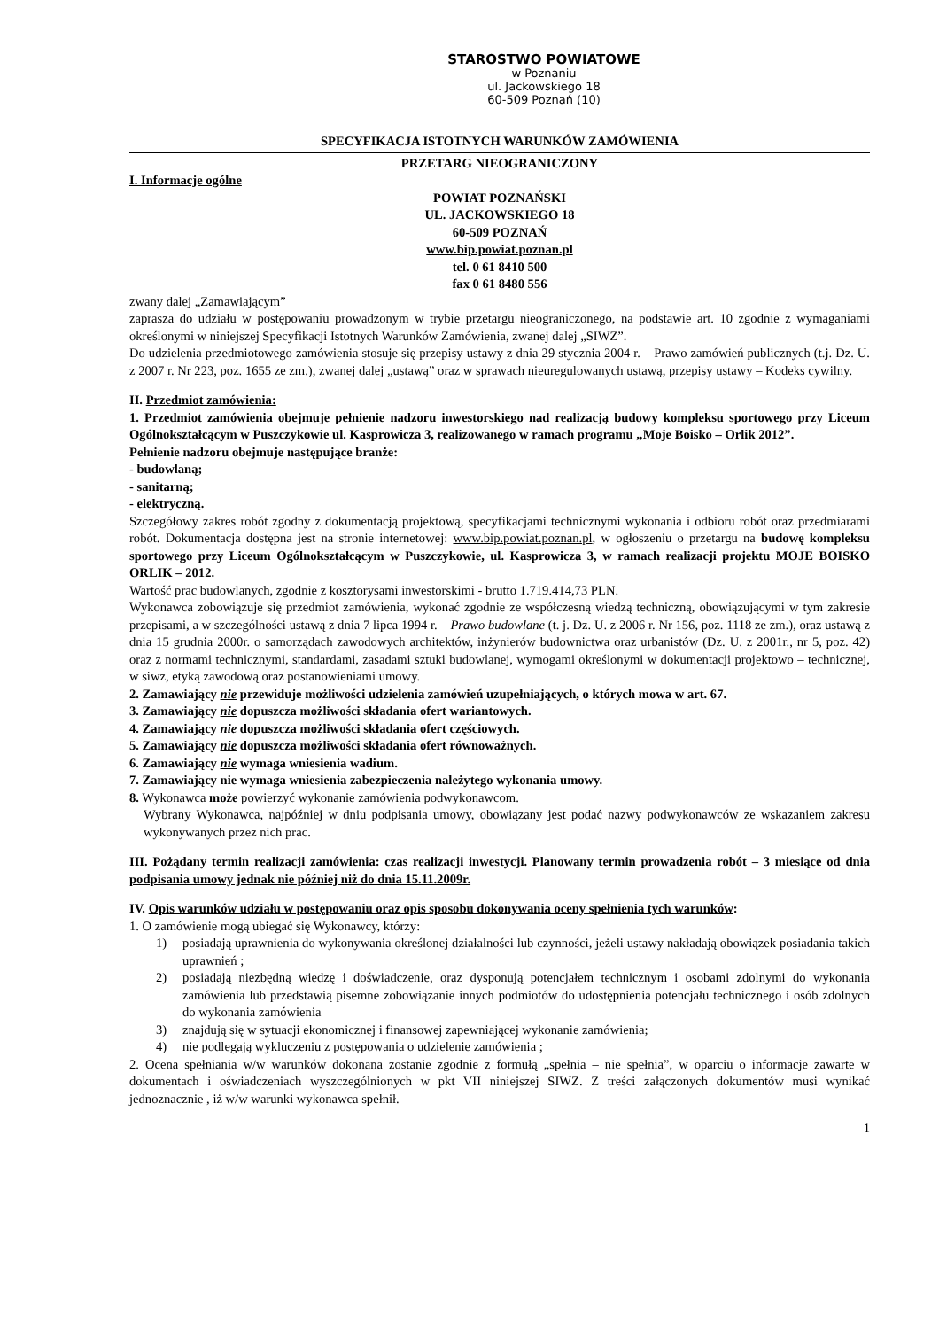STAROSTWO POWIATOWE
w Poznaniu
ul. Jackowskiego 18
60-509 Poznań (10)
SPECYFIKACJA ISTOTNYCH WARUNKÓW ZAMÓWIENIA
PRZETARG NIEOGRANICZONY
I. Informacje ogólne
POWIAT POZNAŃSKI
UL. JACKOWSKIEGO 18
60-509 POZNAŃ
www.bip.powiat.poznan.pl
tel. 0 61 8410 500
fax 0 61 8480 556
zwany dalej „Zamawiającym”
zaprasza do udziału w postępowaniu prowadzonym w trybie przetargu nieograniczonego, na podstawie art. 10 zgodnie z wymaganiami określonymi w niniejszej Specyfikacji Istotnych Warunków Zamówienia, zwanej dalej „SIWZ”.
Do udzielenia przedmiotowego zamówienia stosuje się przepisy ustawy z dnia 29 stycznia 2004 r. – Prawo zamówień publicznych (t.j. Dz. U. z 2007 r. Nr 223, poz. 1655 ze zm.), zwanej dalej „ustawą” oraz w sprawach nieuregulowanych ustawą, przepisy ustawy – Kodeks cywilny.
II. Przedmiot zamówienia:
1. Przedmiot zamówienia obejmuje pełnienie nadzoru inwestorskiego nad realizacją budowy kompleksu sportowego przy Liceum Ogólnokształcącym w Puszczykowie ul. Kasprowicza 3, realizowanego w ramach programu „Moje Boisko – Orlik 2012”.
Pełnienie nadzoru obejmuje następujące branże:
- budowlaną;
- sanitarną;
- elektryczną.
Szczegółowy zakres robót zgodny z dokumentacją projektową, specyfikacjami technicznymi wykonania i odbioru robót oraz przedmiarami robót. Dokumentacja dostępna jest na stronie internetowej: www.bip.powiat.poznan.pl, w ogłoszeniu o przetargu na budowę kompleksu sportowego przy Liceum Ogólnokształcącym w Puszczykowie, ul. Kasprowicza 3, w ramach realizacji projektu MOJE BOISKO ORLIK – 2012.
Wartość prac budowlanych, zgodnie z kosztorysami inwestorskimi - brutto 1.719.414,73 PLN.
Wykonawca zobowiązuje się przedmiot zamówienia, wykonać zgodnie ze współczesną wiedzą techniczną, obowiązującymi w tym zakresie przepisami, a w szczególności ustawą z dnia 7 lipca 1994 r. – Prawo budowlane (t. j. Dz. U. z 2006 r. Nr 156, poz. 1118 ze zm.), oraz ustawą z dnia 15 grudnia 2000r. o samorządach zawodowych architektów, inżynierów budownictwa oraz urbanistów (Dz. U. z 2001r., nr 5, poz. 42) oraz z normami technicznymi, standardami, zasadami sztuki budowlanej, wymogami określonymi w dokumentacji projektowo – technicznej, w siwz, etyką zawodową oraz postanowieniami umowy.
2. Zamawiający nie przewiduje możliwości udzielenia zamówień uzupełniających, o których mowa w art. 67.
3. Zamawiający nie dopuszcza możliwości składania ofert wariantowych.
4. Zamawiający nie dopuszcza możliwości składania ofert częściowych.
5. Zamawiający nie dopuszcza możliwości składania ofert równoważnych.
6. Zamawiający nie wymaga wniesienia wadium.
7. Zamawiający nie wymaga wniesienia zabezpieczenia należytego wykonania umowy.
8. Wykonawca może powierzyć wykonanie zamówienia podwykonawcom.
Wybrany Wykonawca, najpóźniej w dniu podpisania umowy, obowiązany jest podać nazwy podwykonawców ze wskazaniem zakresu wykonywanych przez nich prac.
III. Pożądany termin realizacji zamówienia: czas realizacji inwestycji. Planowany termin prowadzenia robót – 3 miesiące od dnia podpisania umowy jednak nie później niż do dnia 15.11.2009r.
IV. Opis warunków udziału w postępowaniu oraz opis sposobu dokonywania oceny spełnienia tych warunków:
1. O zamówienie mogą ubiegać się Wykonawcy, którzy:
1) posiadają uprawnienia do wykonywania określonej działalności lub czynności, jeżeli ustawy nakładają obowiązek posiadania takich uprawnień ;
2) posiadają niezbędną wiedzę i doświadczenie, oraz dysponują potencjałem technicznym i osobami zdolnymi do wykonania zamówienia lub przedstawią pisemne zobowiązanie innych podmiotów do udostępnienia potencjału technicznego i osób zdolnych do wykonania zamówienia
3) znajdują się w sytuacji ekonomicznej i finansowej zapewniającej wykonanie zamówienia;
4) nie podlegają wykluczeniu z postępowania o udzielenie zamówienia ;
2. Ocena spełniania w/w warunków dokonana zostanie zgodnie z formułą „spełnia – nie spełnia”, w oparciu o informacje zawarte w dokumentach i oświadczeniach wyszczególnionych w pkt VII niniejszej SIWZ. Z treści załączonych dokumentów musi wynikać jednoznacznie , iż w/w warunki wykonawca spełnił.
1